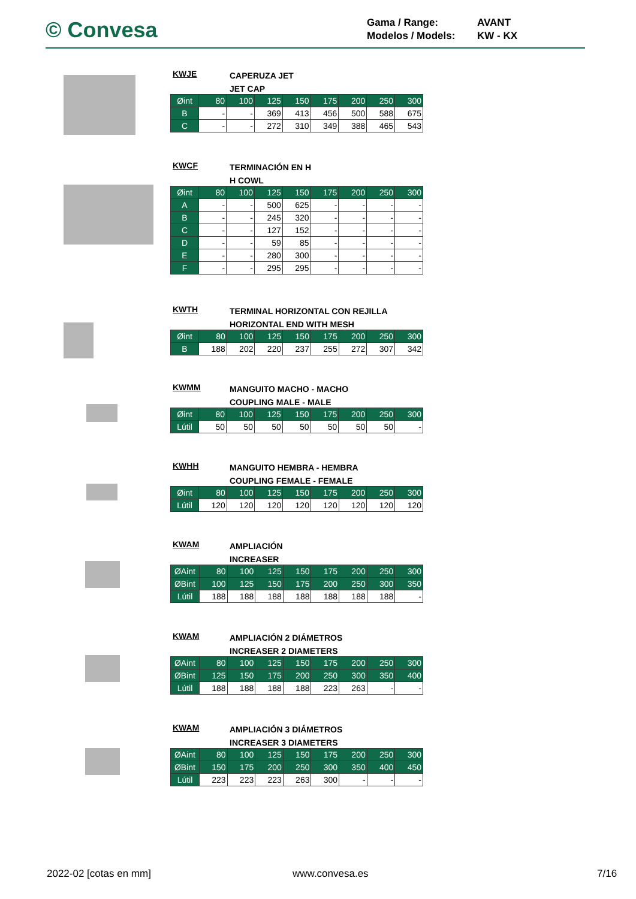© Convesa
Gama / Range: AVANT
Modelos / Models: KW - KX
KWJE
CAPERUZA JET
JET CAP
| Øint | 80 | 100 | 125 | 150 | 175 | 200 | 250 | 300 |
| B | - | - | 369 | 413 | 456 | 500 | 588 | 675 |
| C | - | - | 272 | 310 | 349 | 388 | 465 | 543 |
KWCF
TERMINACIÓN EN H
H COWL
| Øint | 80 | 100 | 125 | 150 | 175 | 200 | 250 | 300 |
| A | - | - | 500 | 625 | - | - | - | - |
| B | - | - | 245 | 320 | - | - | - | - |
| C | - | - | 127 | 152 | - | - | - | - |
| D | - | - | 59 | 85 | - | - | - | - |
| E | - | - | 280 | 300 | - | - | - | - |
| F | - | - | 295 | 295 | - | - | - | - |
KWTH
TERMINAL HORIZONTAL CON REJILLA
HORIZONTAL END WITH MESH
| Øint | 80 | 100 | 125 | 150 | 175 | 200 | 250 | 300 |
| B | 188 | 202 | 220 | 237 | 255 | 272 | 307 | 342 |
KWMM
MANGUITO MACHO - MACHO
COUPLING MALE - MALE
| Øint | 80 | 100 | 125 | 150 | 175 | 200 | 250 | 300 |
| Lútil | 50 | 50 | 50 | 50 | 50 | 50 | 50 | - |
KWHH
MANGUITO HEMBRA - HEMBRA
COUPLING FEMALE - FEMALE
| Øint | 80 | 100 | 125 | 150 | 175 | 200 | 250 | 300 |
| Lútil | 120 | 120 | 120 | 120 | 120 | 120 | 120 | 120 |
KWAM
AMPLIACIÓN
INCREASER
| ØAint | 80 | 100 | 125 | 150 | 175 | 200 | 250 | 300 |
| ØBint | 100 | 125 | 150 | 175 | 200 | 250 | 300 | 350 |
| Lútil | 188 | 188 | 188 | 188 | 188 | 188 | 188 | - |
KWAM
AMPLIACIÓN 2 DIÁMETROS
INCREASER 2 DIAMETERS
| ØAint | 80 | 100 | 125 | 150 | 175 | 200 | 250 | 300 |
| ØBint | 125 | 150 | 175 | 200 | 250 | 300 | 350 | 400 |
| Lútil | 188 | 188 | 188 | 188 | 223 | 263 | - | - |
KWAM
AMPLIACIÓN 3 DIÁMETROS
INCREASER 3 DIAMETERS
| ØAint | 80 | 100 | 125 | 150 | 175 | 200 | 250 | 300 |
| ØBint | 150 | 175 | 200 | 250 | 300 | 350 | 400 | 450 |
| Lútil | 223 | 223 | 223 | 263 | 300 | - | - | - |
2022-02 [cotas en mm] www.convesa.es 7/16